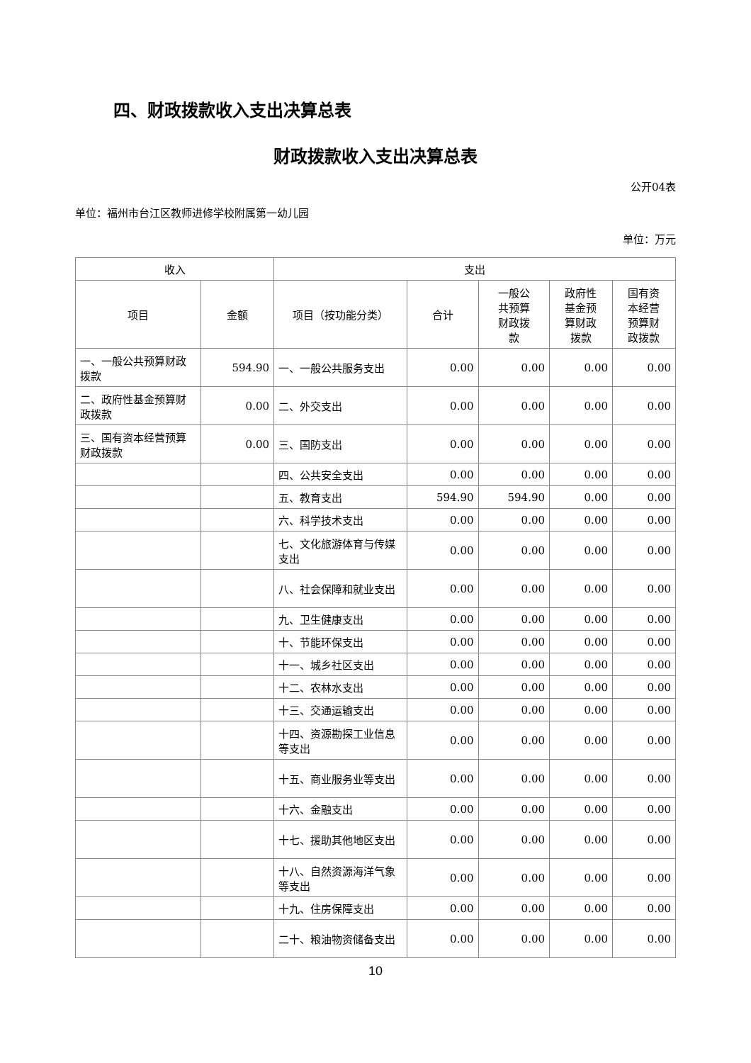四、财政拨款收入支出决算总表
财政拨款收入支出决算总表
公开04表
单位：福州市台江区教师进修学校附属第一幼儿园
单位：万元
| 收入 | | 支出 | | | | |
| --- | --- | --- | --- | --- | --- | --- |
| 项目 | 金额 | 项目（按功能分类） | 合计 | 一般公 共预算 财政拨 款 | 政府性 基金预 算财政 拨款 | 国有资 本经营 预算财 政拨款 |
| 一、一般公共预算财政拨款 | 594.90 | 一、一般公共服务支出 | 0.00 | 0.00 | 0.00 | 0.00 |
| 二、政府性基金预算财政拨款 | 0.00 | 二、外交支出 | 0.00 | 0.00 | 0.00 | 0.00 |
| 三、国有资本经营预算财政拨款 | 0.00 | 三、国防支出 | 0.00 | 0.00 | 0.00 | 0.00 |
| | | 四、公共安全支出 | 0.00 | 0.00 | 0.00 | 0.00 |
| | | 五、教育支出 | 594.90 | 594.90 | 0.00 | 0.00 |
| | | 六、科学技术支出 | 0.00 | 0.00 | 0.00 | 0.00 |
| | | 七、文化旅游体育与传媒支出 | 0.00 | 0.00 | 0.00 | 0.00 |
| | | 八、社会保障和就业支出 | 0.00 | 0.00 | 0.00 | 0.00 |
| | | 九、卫生健康支出 | 0.00 | 0.00 | 0.00 | 0.00 |
| | | 十、节能环保支出 | 0.00 | 0.00 | 0.00 | 0.00 |
| | | 十一、城乡社区支出 | 0.00 | 0.00 | 0.00 | 0.00 |
| | | 十二、农林水支出 | 0.00 | 0.00 | 0.00 | 0.00 |
| | | 十三、交通运输支出 | 0.00 | 0.00 | 0.00 | 0.00 |
| | | 十四、资源勘探工业信息等支出 | 0.00 | 0.00 | 0.00 | 0.00 |
| | | 十五、商业服务业等支出 | 0.00 | 0.00 | 0.00 | 0.00 |
| | | 十六、金融支出 | 0.00 | 0.00 | 0.00 | 0.00 |
| | | 十七、援助其他地区支出 | 0.00 | 0.00 | 0.00 | 0.00 |
| | | 十八、自然资源海洋气象等支出 | 0.00 | 0.00 | 0.00 | 0.00 |
| | | 十九、住房保障支出 | 0.00 | 0.00 | 0.00 | 0.00 |
| | | 二十、粮油物资储备支出 | 0.00 | 0.00 | 0.00 | 0.00 |
10